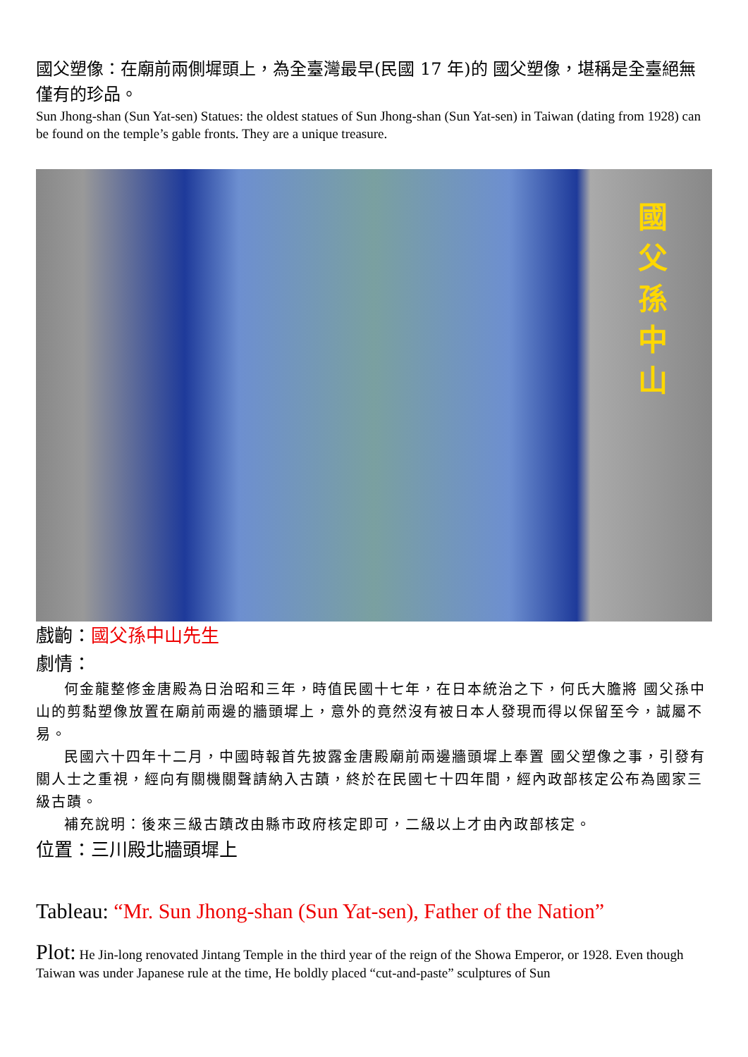國父塑像：在廟前兩側墀頭上，為全臺灣最早(民國 17 年)的 國父塑像，堪稱是全臺絕無僅有的珍品。
Sun Jhong-shan (Sun Yat-sen) Statues: the oldest statues of Sun Jhong-shan (Sun Yat-sen) in Taiwan (dating from 1928) can be found on the temple’s gable fronts. They are a unique treasure.
國父 孫中山
戲齣：國父孫中山先生
劇情：
何金龍整修金唐殿為日治昭和三年，時值民國十七年，在日本統治之下，何氏大膽將 國父孫中山的剪黏塑像放置在廟前兩邊的牆頭墀上，意外的竟然沒有被日本人發現而得以保留至今，誠屬不易。
民國六十四年十二月，中國時報首先披露金唐殿廟前兩邊牆頭墀上奉置 國父塑像之事，引發有關人士之重視，經向有關機關聲請納入古蹟，終於在民國七十四年間，經內政部核定公布為國家三級古蹟。
補充說明：後來三級古蹟改由縣市政府核定即可，二級以上才由內政部核定。
位置：三川殿北牆頭墀上
Tableau: “Mr. Sun Jhong-shan (Sun Yat-sen), Father of the Nation”
Plot: He Jin-long renovated Jintang Temple in the third year of the reign of the Showa Emperor, or 1928. Even though Taiwan was under Japanese rule at the time, He boldly placed “cut-and-paste” sculptures of Sun